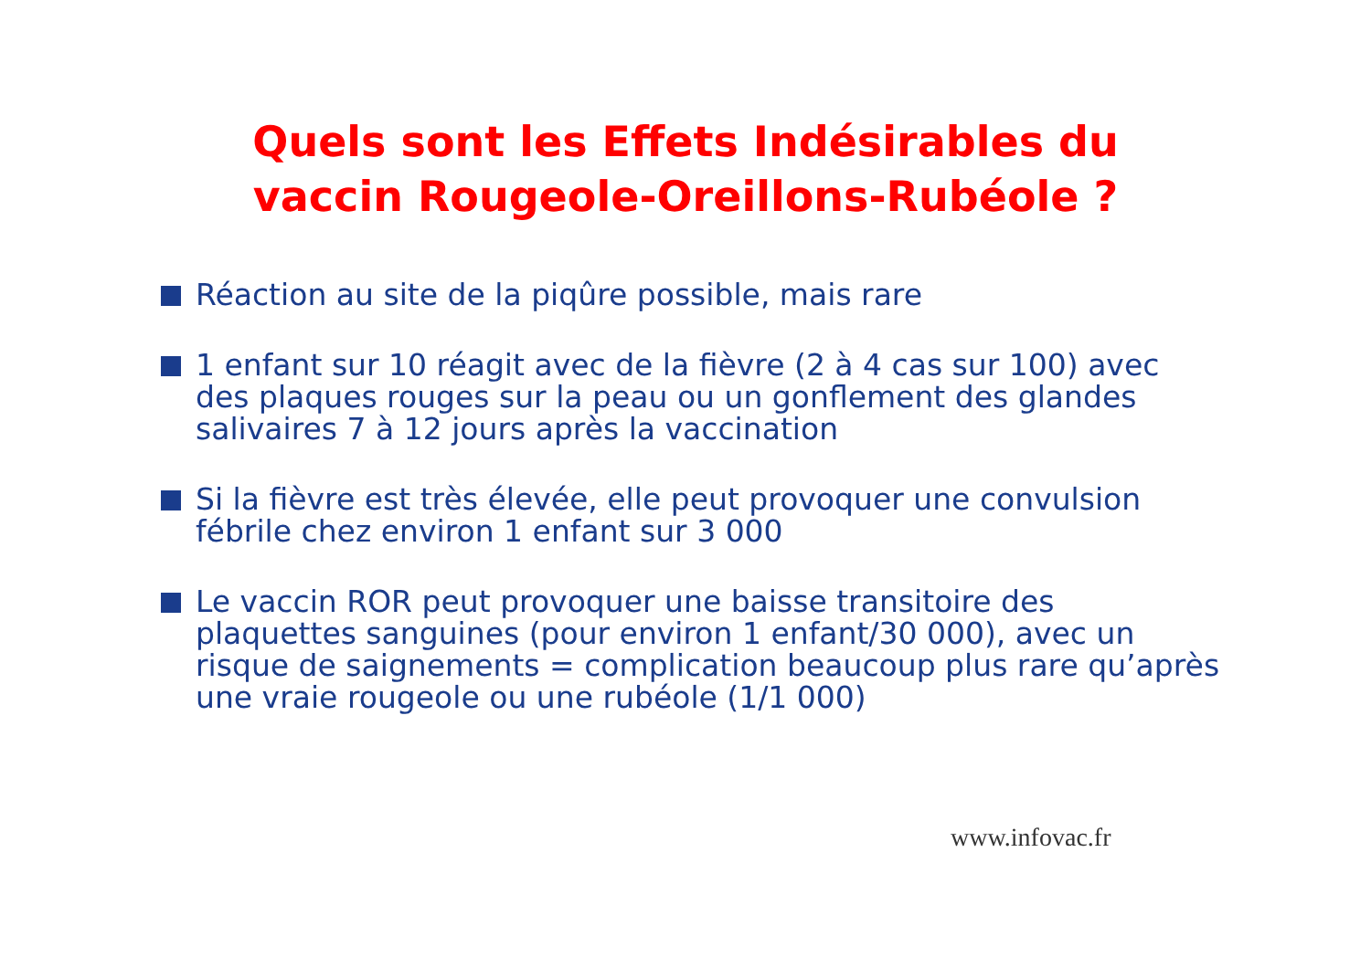Quels sont les Effets Indésirables du
vaccin Rougeole-Oreillons-Rubéole ?
Réaction au site de la piqûre possible, mais rare
1 enfant sur 10 réagit avec de la fièvre (2 à 4 cas sur 100) avec des plaques rouges sur la peau ou un gonflement des glandes salivaires 7 à 12 jours après la vaccination
Si la fièvre est très élevée, elle peut provoquer une convulsion fébrile chez environ 1 enfant sur 3 000
Le vaccin ROR peut provoquer une baisse transitoire des plaquettes sanguines (pour environ 1 enfant/30 000), avec un risque de saignements = complication beaucoup plus rare qu’après une vraie rougeole ou une rubéole (1/1 000)
www.infovac.fr